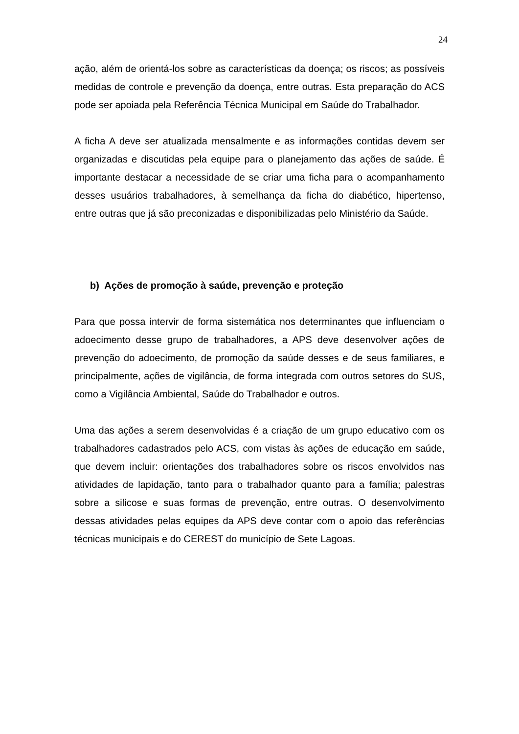24
ação, além de orientá-los sobre as características da doença; os riscos; as possíveis medidas de controle e prevenção da doença, entre outras. Esta preparação do ACS pode ser apoiada pela Referência Técnica Municipal em Saúde do Trabalhador.
A ficha A deve ser atualizada mensalmente e as informações contidas devem ser organizadas e discutidas pela equipe para o planejamento das ações de saúde. É importante destacar a necessidade de se criar uma ficha para o acompanhamento desses usuários trabalhadores, à semelhança da ficha do diabético, hipertenso, entre outras que já são preconizadas e disponibilizadas pelo Ministério da Saúde.
b) Ações de promoção à saúde, prevenção e proteção
Para que possa intervir de forma sistemática nos determinantes que influenciam o adoecimento desse grupo de trabalhadores, a APS deve desenvolver ações de prevenção do adoecimento, de promoção da saúde desses e de seus familiares, e principalmente, ações de vigilância, de forma integrada com outros setores do SUS, como a Vigilância Ambiental, Saúde do Trabalhador e outros.
Uma das ações a serem desenvolvidas é a criação de um grupo educativo com os trabalhadores cadastrados pelo ACS, com vistas às ações de educação em saúde, que devem incluir: orientações dos trabalhadores sobre os riscos envolvidos nas atividades de lapidação, tanto para o trabalhador quanto para a família; palestras sobre a silicose e suas formas de prevenção, entre outras. O desenvolvimento dessas atividades pelas equipes da APS deve contar com o apoio das referências técnicas municipais e do CEREST do município de Sete Lagoas.